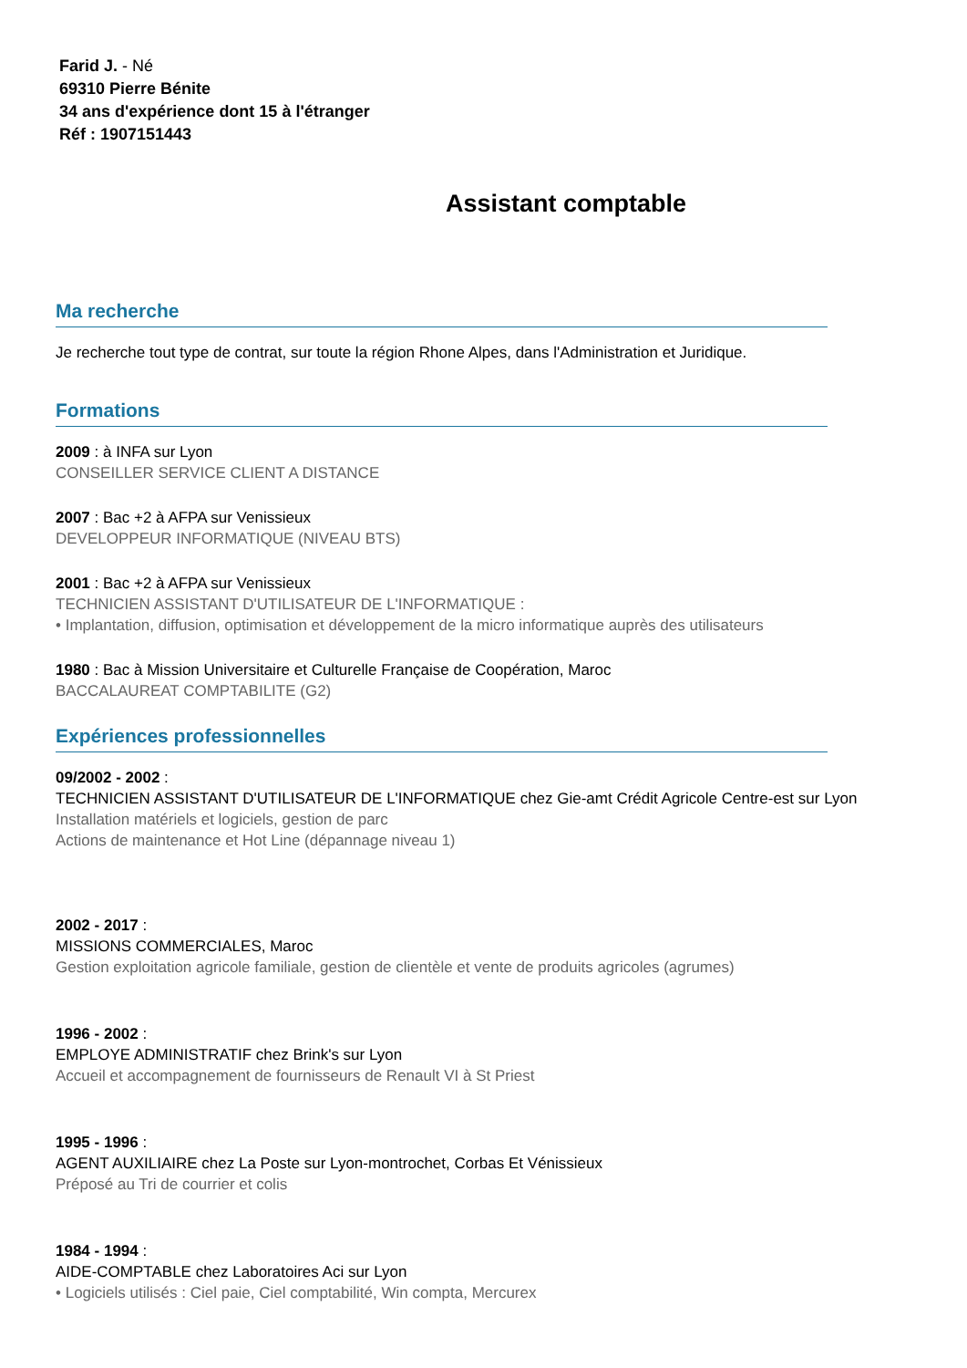Farid J. - Né
69310 Pierre Bénite
34 ans d'expérience dont 15 à l'étranger
Réf : 1907151443
Assistant comptable
Ma recherche
Je recherche tout type de contrat, sur toute la région Rhone Alpes, dans l'Administration et Juridique.
Formations
2009 : à INFA sur Lyon
CONSEILLER SERVICE CLIENT A DISTANCE
2007 : Bac +2 à AFPA sur Venissieux
DEVELOPPEUR INFORMATIQUE (NIVEAU BTS)
2001 : Bac +2 à AFPA sur Venissieux
TECHNICIEN ASSISTANT D'UTILISATEUR DE L'INFORMATIQUE :
• Implantation, diffusion, optimisation et développement de la micro informatique auprès des utilisateurs
1980 : Bac à Mission Universitaire et Culturelle Française de Coopération, Maroc
BACCALAUREAT COMPTABILITE (G2)
Expériences professionnelles
09/2002 - 2002 :
TECHNICIEN ASSISTANT D'UTILISATEUR DE L'INFORMATIQUE chez Gie-amt Crédit Agricole Centre-est sur Lyon
Installation matériels et logiciels, gestion de parc
Actions de maintenance et Hot Line (dépannage niveau 1)
2002 - 2017 :
MISSIONS COMMERCIALES, Maroc
Gestion exploitation agricole familiale, gestion de clientèle et vente de produits agricoles (agrumes)
1996 - 2002 :
EMPLOYE ADMINISTRATIF chez Brink's sur Lyon
Accueil et accompagnement de fournisseurs de Renault VI à St Priest
1995 - 1996 :
AGENT AUXILIAIRE chez La Poste sur Lyon-montrochet, Corbas Et Vénissieux
Préposé au Tri de courrier et colis
1984 - 1994 :
AIDE-COMPTABLE chez Laboratoires Aci sur Lyon
• Logiciels utilisés : Ciel paie, Ciel comptabilité, Win compta, Mercurex